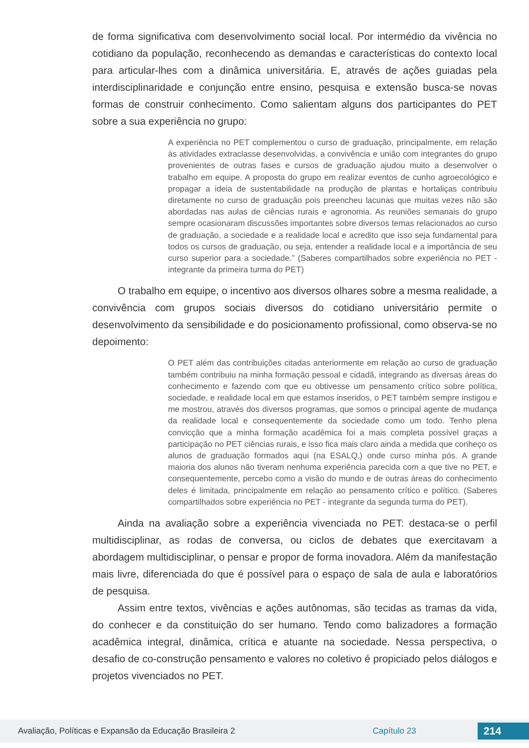de forma significativa com desenvolvimento social local. Por intermédio da vivência no cotidiano da população, reconhecendo as demandas e características do contexto local para articular-lhes com a dinâmica universitária. E, através de ações guiadas pela interdisciplinaridade e conjunção entre ensino, pesquisa e extensão busca-se novas formas de construir conhecimento. Como salientam alguns dos participantes do PET sobre a sua experiência no grupo:
A experiência no PET complementou o curso de graduação, principalmente, em relação às atividades extraclasse desenvolvidas, a convivência e união com integrantes do grupo provenientes de outras fases e cursos de graduação ajudou muito a desenvolver o trabalho em equipe. A proposta do grupo em realizar eventos de cunho agroecológico e propagar a ideia de sustentabilidade na produção de plantas e hortaliças contribuiu diretamente no curso de graduação pois preencheu lacunas que muitas vezes não são abordadas nas aulas de ciências rurais e agronomia. As reuniões semanais do grupo sempre ocasionaram discussões importantes sobre diversos temas relacionados ao curso de graduação, a sociedade e a realidade local e acredito que isso seja fundamental para todos os cursos de graduação, ou seja, entender a realidade local e a importância de seu curso superior para a sociedade.” (Saberes compartilhados sobre experiência no PET - integrante da primeira turma do PET)
O trabalho em equipe, o incentivo aos diversos olhares sobre a mesma realidade, a convivência com grupos sociais diversos do cotidiano universitário permite o desenvolvimento da sensibilidade e do posicionamento profissional, como observa-se no depoimento:
O PET além das contribuições citadas anteriormente em relação ao curso de graduação também contribuiu na minha formação pessoal e cidadã, integrando as diversas áreas do conhecimento e fazendo com que eu obtivesse um pensamento crítico sobre política, sociedade, e realidade local em que estamos inseridos, o PET também sempre instigou e me mostrou, através dos diversos programas, que somos o principal agente de mudança da realidade local e consequentemente da sociedade como um todo. Tenho plena convicção que a minha formação acadêmica foi a mais completa possível graças a participação no PET ciências rurais, e isso fica mais claro ainda a medida que conheço os alunos de graduação formados aqui (na ESALQ,) onde curso minha pós. A grande maioria dos alunos não tiveram nenhuma experiência parecida com a que tive no PET, e consequentemente, percebo como a visão do mundo e de outras áreas do conhecimento deles é limitada, principalmente em relação ao pensamento crítico e político. (Saberes compartilhados sobre experiência no PET - integrante da segunda turma do PET).
Ainda na avaliação sobre a experiência vivenciada no PET: destaca-se o perfil multidisciplinar, as rodas de conversa, ou ciclos de debates que exercitavam a abordagem multidisciplinar, o pensar e propor de forma inovadora. Além da manifestação mais livre, diferenciada do que é possível para o espaço de sala de aula e laboratórios de pesquisa.
Assim entre textos, vivências e ações autônomas, são tecidas as tramas da vida, do conhecer e da constituição do ser humano. Tendo como balizadores a formação acadêmica integral, dinâmica, crítica e atuante na sociedade. Nessa perspectiva, o desafio de co-construção pensamento e valores no coletivo é propiciado pelos diálogos e projetos vivenciados no PET.
Avaliação, Políticas e Expansão da Educação Brasileira 2 Capítulo 23 214